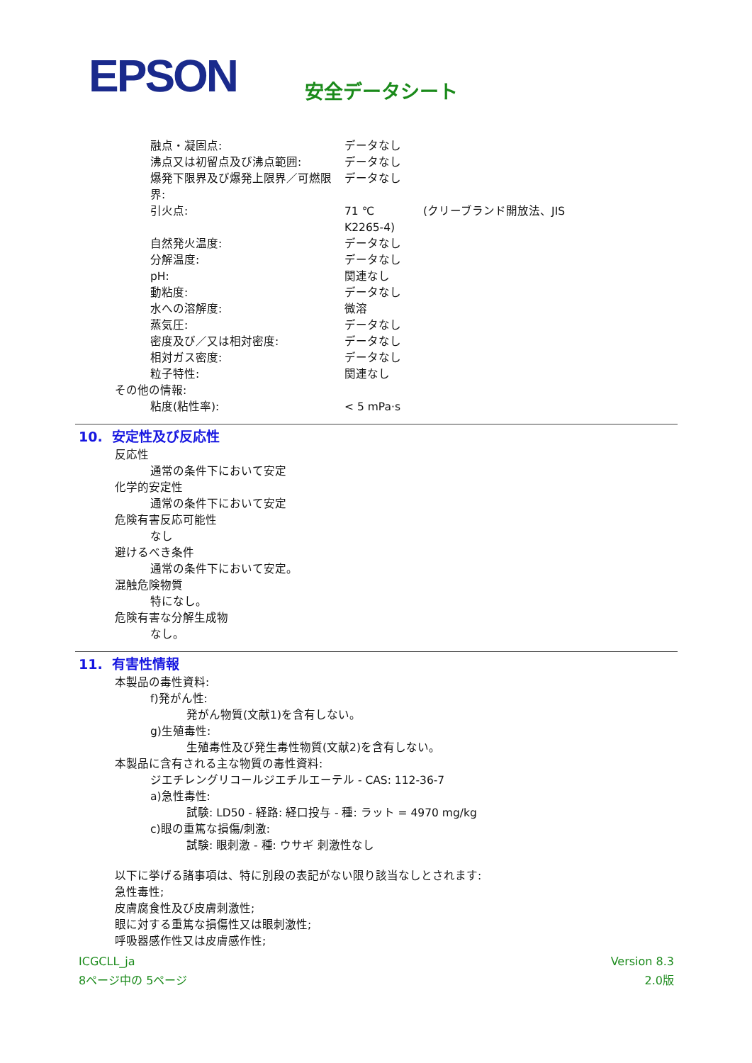EPSON 安全データシート
融点・凝固点: データなし
沸点又は初留点及び沸点範囲: データなし
爆発下限界及び爆発上限界／可燃限界: データなし
引火点: 71 ℃ (クリーブランド開放法、JIS
K2265-4)
自然発火温度: データなし
分解温度: データなし
pH: 関連なし
動粘度: データなし
水への溶解度: 微溶
蒸気圧: データなし
密度及び／又は相対密度: データなし
相対ガス密度: データなし
粒子特性: 関連なし
その他の情報:
粘度(粘性率): < 5 mPa·s
10. 安定性及び反応性
反応性
通常の条件下において安定
化学的安定性
通常の条件下において安定
危険有害反応可能性
なし
避けるべき条件
通常の条件下において安定。
混触危険物質
特になし。
危険有害な分解生成物
なし。
11. 有害性情報
本製品の毒性資料:
f)発がん性:
発がん物質(文献1)を含有しない。
g)生殖毒性:
生殖毒性及び発生毒性物質(文献2)を含有しない。
本製品に含有される主な物質の毒性資料:
ジエチレングリコールジエチルエーテル - CAS: 112-36-7
a)急性毒性:
試験: LD50 - 経路: 経口投与 - 種: ラット = 4970 mg/kg
c)眼の重篤な損傷/刺激:
試験: 眼刺激 - 種: ウサギ 刺激性なし
以下に挙げる諸事項は、特に別段の表記がない限り該当なしとされます:
急性毒性;
皮膚腐食性及び皮膚刺激性;
眼に対する重篤な損傷性又は眼刺激性;
呼吸器感作性又は皮膚感作性;
ICGCLL_ja
8ページ中の 5ページ
Version 8.3
2.0版